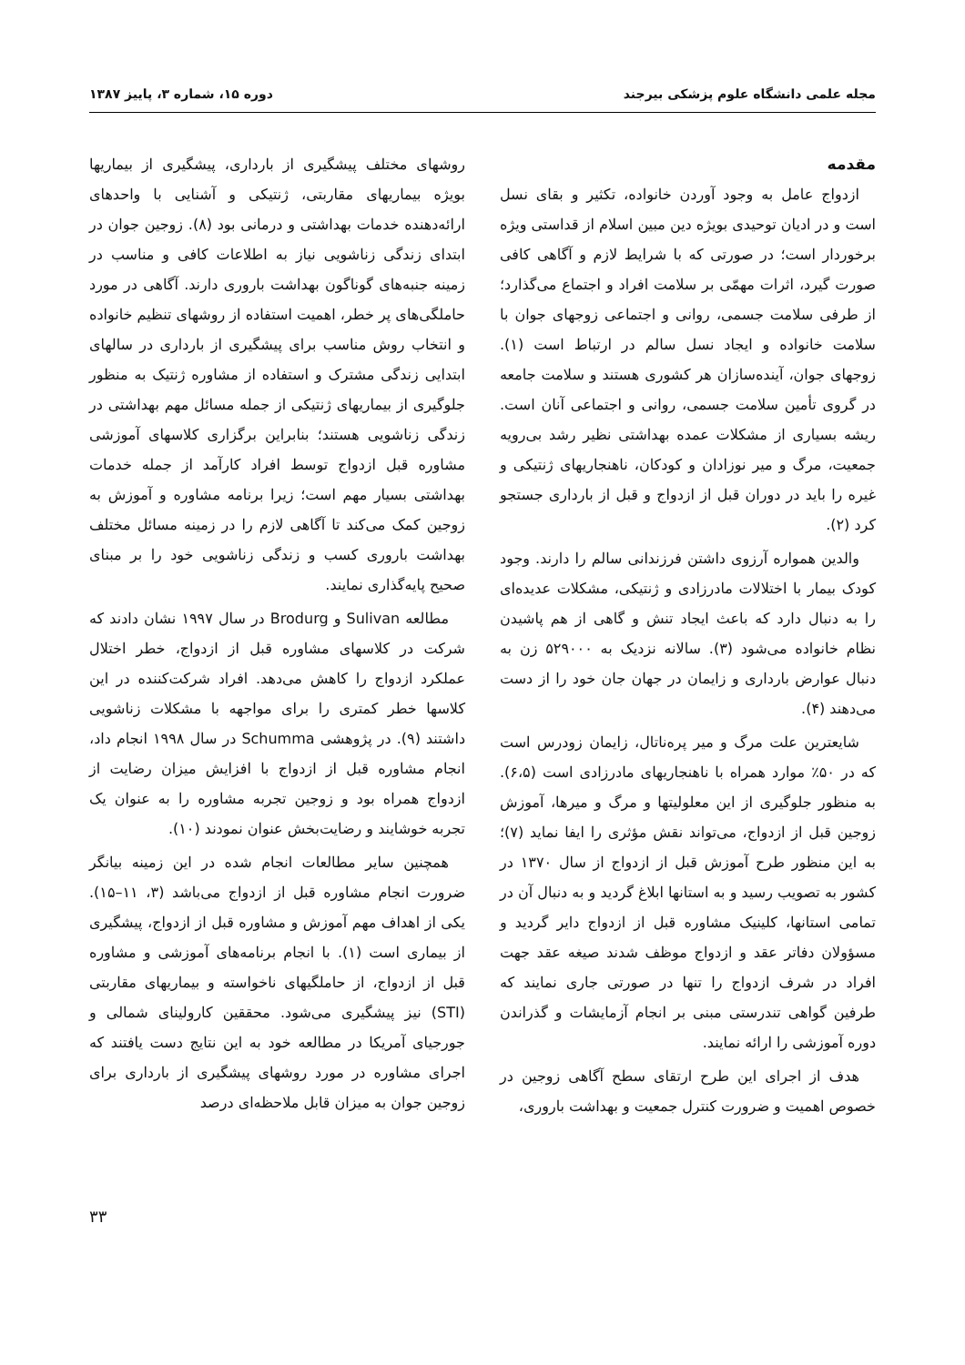مجله علمی دانشگاه علوم پزشکی بیرجند دوره ۱۵، شماره ۳، پاییز ۱۳۸۷
مقدمه
ازدواج عامل به وجود آوردن خانواده، تکثیر و بقای نسل است و در ادیان توحیدی بویژه دین مبین اسلام از قداستی ویژه برخوردار است؛ در صورتی که با شرایط لازم و آگاهی کافی صورت گیرد، اثرات مهمّی بر سلامت افراد و اجتماع می‌گذارد؛ از طرفی سلامت جسمی، روانی و اجتماعی زوجهای جوان با سلامت خانواده و ایجاد نسل سالم در ارتباط است (۱). زوجهای جوان، آینده‌سازان هر کشوری هستند و سلامت جامعه در گروی تأمین سلامت جسمی، روانی و اجتماعی آنان است. ریشه بسیاری از مشکلات عمده بهداشتی نظیر رشد بی‌رویه جمعیت، مرگ و میر نوزادان و کودکان، ناهنجاریهای ژنتیکی و غیره را باید در دوران قبل از ازدواج و قبل از بارداری جستجو کرد (۲).
والدین همواره آرزوی داشتن فرزندانی سالم را دارند. وجود کودک بیمار با اختلالات مادرزادی و ژنتیکی، مشکلات عدیده‌ای را به دنبال دارد که باعث ایجاد تنش و گاهی از هم پاشیدن نظام خانواده می‌شود (۳). سالانه نزدیک به ۵۲۹۰۰۰ زن به دنبال عوارض بارداری و زایمان در جهان جان خود را از دست می‌دهند (۴).
شایعترین علت مرگ و میر پره‌ناتال، زایمان زودرس است که در ۵۰٪ موارد همراه با ناهنجاریهای مادرزادی است (۶،۵). به منظور جلوگیری از این معلولیتها و مرگ و میرها، آموزش زوجین قبل از ازدواج، می‌تواند نقش مؤثری را ایفا نماید (۷)؛ به این منظور طرح آموزش قبل از ازدواج از سال ۱۳۷۰ در کشور به تصویب رسید و به استانها ابلاغ گردید و به دنبال آن در تمامی استانها، کلینیک مشاوره قبل از ازدواج دایر گردید و مسؤولان دفاتر عقد و ازدواج موظف شدند صیغه عقد جهت افراد در شرف ازدواج را تنها در صورتی جاری نمایند که طرفین گواهی تندرستی مبنی بر انجام آزمایشات و گذراندن دوره آموزشی را ارائه نمایند.
هدف از اجرای این طرح ارتقای سطح آگاهی زوجین در خصوص اهمیت و ضرورت کنترل جمعیت و بهداشت باروری،
روشهای مختلف پیشگیری از بارداری، پیشگیری از بیماریها بویژه بیماریهای مقاربتی، ژنتیکی و آشنایی با واحدهای ارائه‌دهنده خدمات بهداشتی و درمانی بود (۸). زوجین جوان در ابتدای زندگی زناشویی نیاز به اطلاعات کافی و مناسب در زمینه جنبه‌های گوناگون بهداشت باروری دارند. آگاهی در مورد حاملگی‌های پر خطر، اهمیت استفاده از روشهای تنظیم خانواده و انتخاب روش مناسب برای پیشگیری از بارداری در سالهای ابتدایی زندگی مشترک و استفاده از مشاوره ژنتیک به منظور جلوگیری از بیماریهای ژنتیکی از جمله مسائل مهم بهداشتی در زندگی زناشویی هستند؛ بنابراین برگزاری کلاسهای آموزشی مشاوره قبل ازدواج توسط افراد کارآمد از جمله خدمات بهداشتی بسیار مهم است؛ زیرا برنامه مشاوره و آموزش به زوجین کمک می‌کند تا آگاهی لازم را در زمینه مسائل مختلف بهداشت باروری کسب و زندگی زناشویی خود را بر مبنای صحیح پایه‌گذاری نمایند.
مطالعه Sulivan و Brodurg در سال ۱۹۹۷ نشان دادند که شرکت در کلاسهای مشاوره قبل از ازدواج، خطر اختلال عملکرد ازدواج را کاهش می‌دهد. افراد شرکت‌کننده در این کلاسها خطر کمتری را برای مواجهه با مشکلات زناشویی داشتند (۹). در پژوهشی Schumma در سال ۱۹۹۸ انجام داد، انجام مشاوره قبل از ازدواج با افزایش میزان رضایت از ازدواج همراه بود و زوجین تجربه مشاوره را به عنوان یک تجربه خوشایند و رضایت‌بخش عنوان نمودند (۱۰).
همچنین سایر مطالعات انجام شده در این زمینه بیانگر ضرورت انجام مشاوره قبل از ازدواج می‌باشد (۳، ۱۱–۱۵). یکی از اهداف مهم آموزش و مشاوره قبل از ازدواج، پیشگیری از بیماری است (۱). با انجام برنامه‌های آموزشی و مشاوره قبل از ازدواج، از حاملگیهای ناخواسته و بیماریهای مقاربتی (STI) نیز پیشگیری می‌شود. محققین کارولینای شمالی و جورجیای آمریکا در مطالعه خود به این نتایج دست یافتند که اجرای مشاوره در مورد روشهای پیشگیری از بارداری برای زوجین جوان به میزان قابل ملاحظه‌ای درصد
۳۳